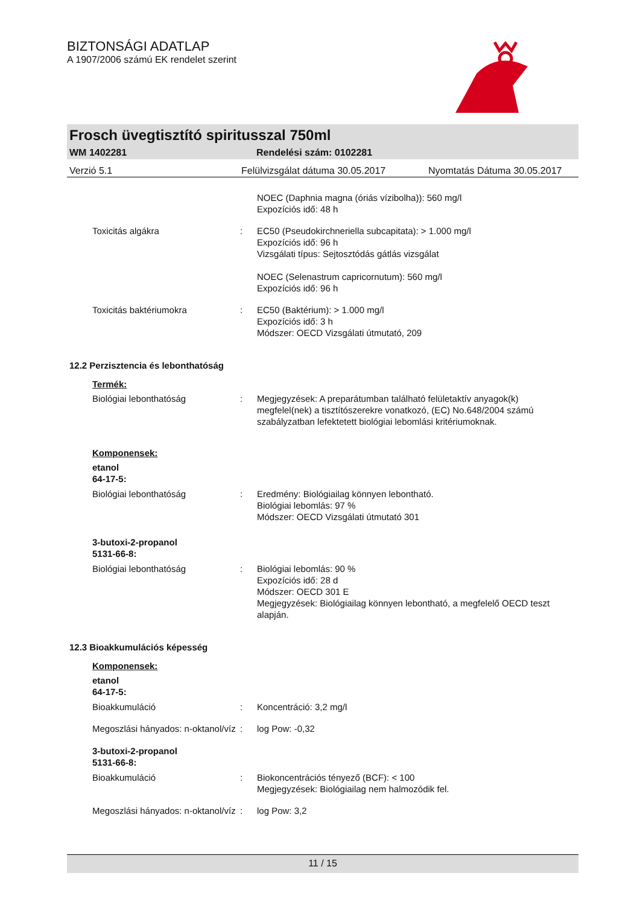BIZTONSÁGI ADATLAP
A 1907/2006 számú EK rendelet szerint
Frosch üvegtisztító spiritusszal 750ml
WM 1402281 Rendelési szám: 0102281
Verzió 5.1 Felülvizsgálat dátuma 30.05.2017 Nyomtatás Dátuma 30.05.2017
NOEC (Daphnia magna (óriás vízibolha)): 560 mg/l
Expozíciós idő: 48 h
Toxicitás algákra : EC50 (Pseudokirchneriella subcapitata): > 1.000 mg/l
Expozíciós idő: 96 h
Vizsgálati típus: Sejtosztódás gátlás vizsgálat
NOEC (Selenastrum capricornutum): 560 mg/l
Expozíciós idő: 96 h
Toxicitás baktériumokra : EC50 (Baktérium): > 1.000 mg/l
Expozíciós idő: 3 h
Módszer: OECD Vizsgálati útmutató, 209
12.2 Perzisztencia és lebonthatóság
Termék:
Biológiai lebonthatóság : Megjegyzések: A preparátumban található felületaktív anyagok(k) megfelel(nek) a tisztítószerekre vonatkozó, (EC) No.648/2004 számú szabályzatban lefektetett biológiai lebomlási kritériumoknak.
Komponensek:
etanol
64-17-5:
Biológiai lebonthatóság : Eredmény: Biológiailag könnyen lebontható.
Biológiai lebomlás: 97 %
Módszer: OECD Vizsgálati útmutató 301
3-butoxi-2-propanol
5131-66-8:
Biológiai lebonthatóság : Biológiai lebomlás: 90 %
Expozíciós idő: 28 d
Módszer: OECD 301 E
Megjegyzések: Biológiailag könnyen lebontható, a megfelelő OECD teszt alapján.
12.3 Bioakkumulációs képesség
Komponensek:
etanol
64-17-5:
Bioakkumuláció : Koncentráció: 3,2 mg/l
Megoszlási hányados: n-oktanol/víz
: log Pow: -0,32
3-butoxi-2-propanol
5131-66-8:
Bioakkumuláció : Biokoncentrációs tényező (BCF): < 100
Megjegyzések: Biológiailag nem halmozódik fel.
Megoszlási hányados: n-oktanol/víz
: log Pow: 3,2
11 / 15